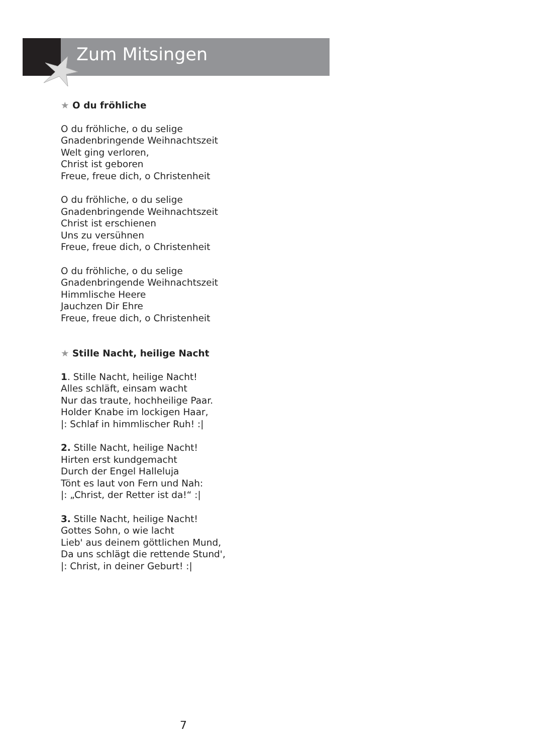Zum Mitsingen
★ O du fröhliche
O du fröhliche, o du selige
Gnadenbringende Weihnachtszeit
Welt ging verloren,
Christ ist geboren
Freue, freue dich, o Christenheit
O du fröhliche, o du selige
Gnadenbringende Weihnachtszeit
Christ ist erschienen
Uns zu versühnen
Freue, freue dich, o Christenheit
O du fröhliche, o du selige
Gnadenbringende Weihnachtszeit
Himmlische Heere
Jauchzen Dir Ehre
Freue, freue dich, o Christenheit
★ Stille Nacht, heilige Nacht
1. Stille Nacht, heilige Nacht!
Alles schläft, einsam wacht
Nur das traute, hochheilige Paar.
Holder Knabe im lockigen Haar,
|: Schlaf in himmlischer Ruh! :|
2. Stille Nacht, heilige Nacht!
Hirten erst kundgemacht
Durch der Engel Halleluja
Tönt es laut von Fern und Nah:
|: „Christ, der Retter ist da!“ :|
3. Stille Nacht, heilige Nacht!
Gottes Sohn, o wie lacht
Lieb' aus deinem göttlichen Mund,
Da uns schlägt die rettende Stund',
|: Christ, in deiner Geburt! :|
7